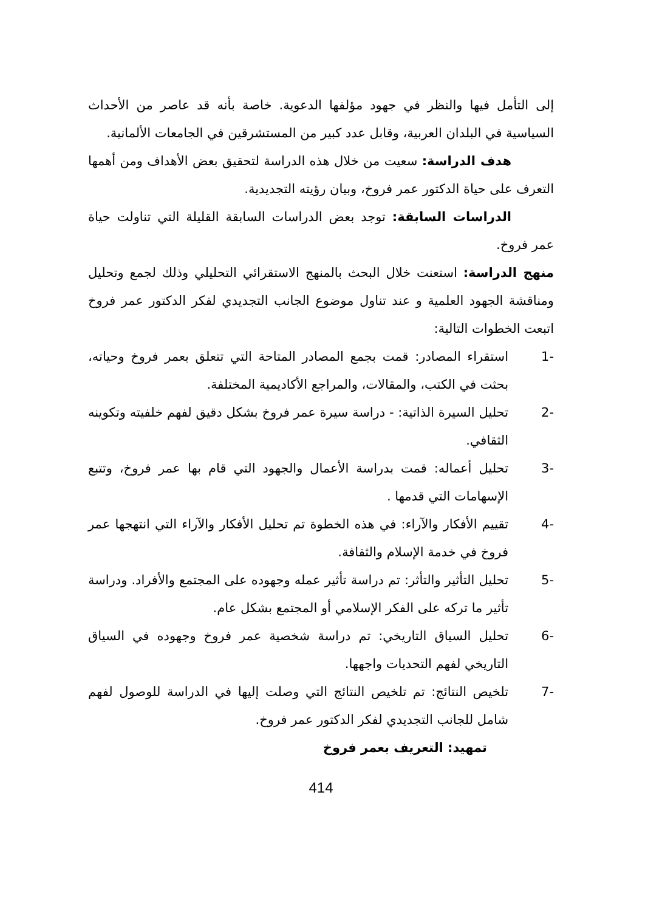إلى التأمل فيها والنظر في جهود مؤلفها الدعوية. خاصة بأنه قد عاصر من الأحداث السياسية في البلدان العربية، وقابل عدد كبير من المستشرقين في الجامعات الألمانية.
هدف الدراسة: سعيت من خلال هذه الدراسة لتحقيق بعض الأهداف ومن أهمها التعرف على حياة الدكتور عمر فروخ، وبيان رؤيته التجديدية.
الدراسات السابقة: توجد بعض الدراسات السابقة القليلة التي تناولت حياة عمر فروخ.
منهج الدراسة: استعنت خلال البحث بالمنهج الاستقرائي التحليلي وذلك لجمع وتحليل ومناقشة الجهود العلمية و عند تناول موضوع الجانب التجديدي لفكر الدكتور عمر فروخ اتبعت الخطوات التالية:
1- استقراء المصادر: قمت بجمع المصادر المتاحة التي تتعلق بعمر فروخ وحياته، بحثت في الكتب، والمقالات، والمراجع الأكاديمية المختلفة.
2- تحليل السيرة الذاتية: - دراسة سيرة عمر فروخ بشكل دقيق لفهم خلفيته وتكوينه الثقافي.
3- تحليل أعماله: قمت بدراسة الأعمال والجهود التي قام بها عمر فروخ، وتتبع الإسهامات التي قدمها .
4- تقييم الأفكار والآراء: في هذه الخطوة تم تحليل الأفكار والآراء التي انتهجها عمر فروخ في خدمة الإسلام والثقافة.
5- تحليل التأثير والتأثر: تم دراسة تأثير عمله وجهوده على المجتمع والأفراد. ودراسة تأثير ما تركه على الفكر الإسلامي أو المجتمع بشكل عام.
6- تحليل السياق التاريخي: تم دراسة شخصية عمر فروخ وجهوده في السياق التاريخي لفهم التحديات واجهها.
7- تلخيص النتائج: تم تلخيص النتائج التي وصلت إليها في الدراسة للوصول لفهم شامل للجانب التجديدي لفكر الدكتور عمر فروخ.
تمهيد: التعريف بعمر فروخ
414